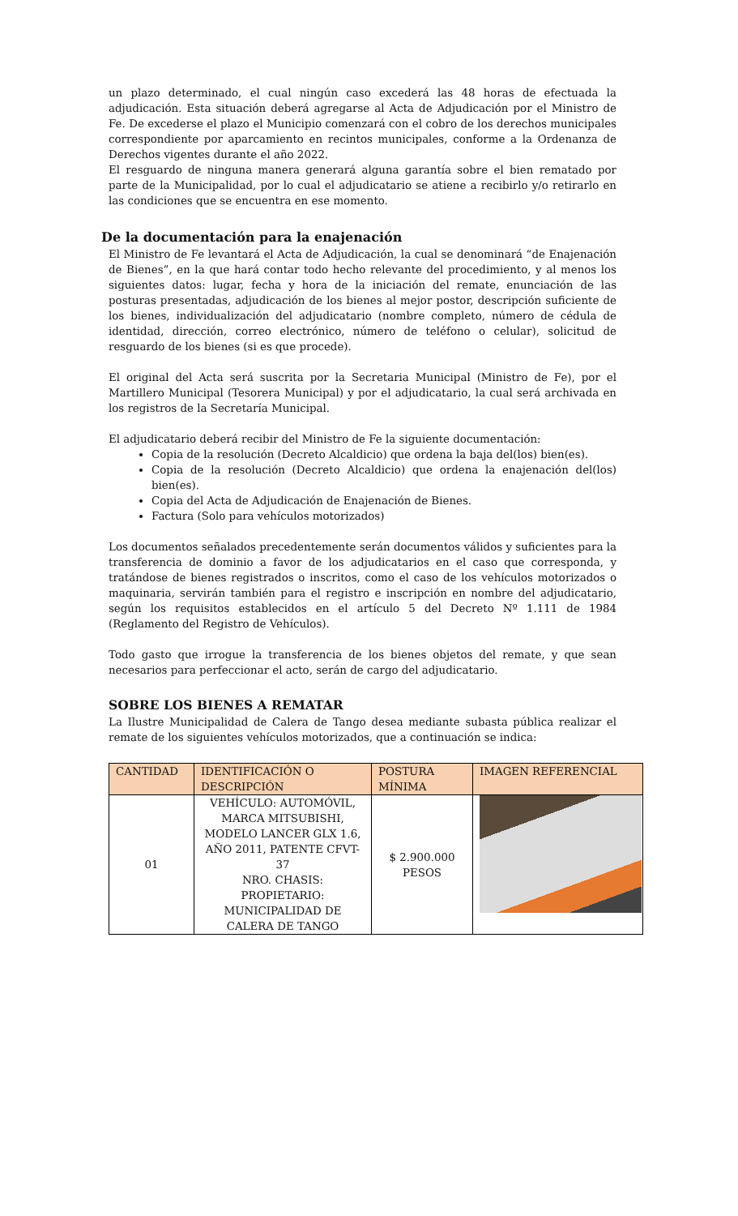un plazo determinado, el cual ningún caso excederá las 48 horas de efectuada la adjudicación. Esta situación deberá agregarse al Acta de Adjudicación por el Ministro de Fe. De excederse el plazo el Municipio comenzará con el cobro de los derechos municipales correspondiente por aparcamiento en recintos municipales, conforme a la Ordenanza de Derechos vigentes durante el año 2022.
El resguardo de ninguna manera generará alguna garantía sobre el bien rematado por parte de la Municipalidad, por lo cual el adjudicatario se atiene a recibirlo y/o retirarlo en las condiciones que se encuentra en ese momento.
De la documentación para la enajenación
El Ministro de Fe levantará el Acta de Adjudicación, la cual se denominará “de Enajenación de Bienes”, en la que hará contar todo hecho relevante del procedimiento, y al menos los siguientes datos: lugar, fecha y hora de la iniciación del remate, enunciación de las posturas presentadas, adjudicación de los bienes al mejor postor, descripción suficiente de los bienes, individualización del adjudicatario (nombre completo, número de cédula de identidad, dirección, correo electrónico, número de teléfono o celular), solicitud de resguardo de los bienes (si es que procede).
El original del Acta será suscrita por la Secretaria Municipal (Ministro de Fe), por el Martillero Municipal (Tesorera Municipal) y por el adjudicatario, la cual será archivada en los registros de la Secretaría Municipal.
El adjudicatario deberá recibir del Ministro de Fe la siguiente documentación:
Copia de la resolución (Decreto Alcaldicio) que ordena la baja del(los) bien(es).
Copia de la resolución (Decreto Alcaldicio) que ordena la enajenación del(los) bien(es).
Copia del Acta de Adjudicación de Enajenación de Bienes.
Factura (Solo para vehículos motorizados)
Los documentos señalados precedentemente serán documentos válidos y suficientes para la transferencia de dominio a favor de los adjudicatarios en el caso que corresponda, y tratándose de bienes registrados o inscritos, como el caso de los vehículos motorizados o maquinaria, servirán también para el registro e inscripción en nombre del adjudicatario, según los requisitos establecidos en el artículo 5 del Decreto Nº 1.111 de 1984 (Reglamento del Registro de Vehículos).
Todo gasto que irrogue la transferencia de los bienes objetos del remate, y que sean necesarios para perfeccionar el acto, serán de cargo del adjudicatario.
SOBRE LOS BIENES A REMATAR
La Ilustre Municipalidad de Calera de Tango desea mediante subasta pública realizar el remate de los siguientes vehículos motorizados, que a continuación se indica:
| CANTIDAD | IDENTIFICACIÓN O DESCRIPCIÓN | POSTURA MÍNIMA | IMAGEN REFERENCIAL |
| --- | --- | --- | --- |
| 01 | VEHÍCULO: AUTOMÓVIL, MARCA MITSUBISHI, MODELO LANCER GLX 1.6, AÑO 2011, PATENTE CFVT-37 NRO. CHASIS: PROPIETARIO: MUNICIPALIDAD DE CALERA DE TANGO | $ 2.900.000 PESOS | |